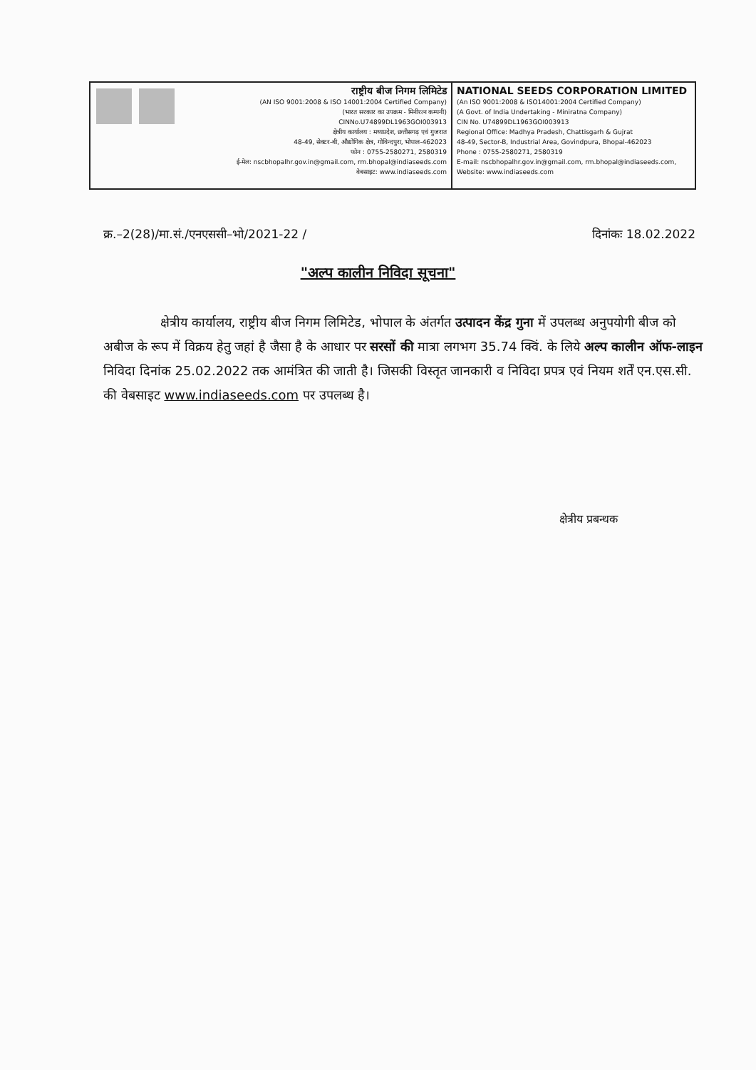राष्ट्रीय बीज निगम लिमिटेड
(AN ISO 9001:2008 & ISO 14001:2004 Certified Company)
(भारत सरकार का उपक्रम - मिनीरत्न कम्पनी)
CINNo.U74899DL1963GOI003913
क्षेत्रीय कार्यालय : मध्यप्रदेश, छत्तीसगढ़ एवं गुजरात
48-49, सेक्टर-बी, औद्योगिक क्षेत्र, गोविन्दपुरा, भोपाल-462023
फोन : 0755-2580271, 2580319
ई-मेल: nscbhopalhr.gov.in@gmail.com, rm.bhopal@indiaseeds.com
वेबसाइट: www.indiaseeds.com
NATIONAL SEEDS CORPORATION LIMITED
(An ISO 9001:2008 & ISO14001:2004 Certified Company)
(A Govt. of India Undertaking - Miniratna Company)
CIN No. U74899DL1963GOI003913
Regional Office: Madhya Pradesh, Chattisgarh & Gujrat
48-49, Sector-B, Industrial Area, Govindpura, Bhopal-462023
Phone : 0755-2580271, 2580319
E-mail: nscbhopalhr.gov.in@gmail.com, rm.bhopal@indiaseeds.com,
Website: www.indiaseeds.com
क्र.–2(28)/मा.सं./एनएससी–भो/2021-22 / दिनांकः 18.02.2022
"अल्प कालीन निविदा सूचना"
क्षेत्रीय कार्यालय, राष्ट्रीय बीज निगम लिमिटेड, भोपाल के अंतर्गत उत्पादन केंद्र गुना में उपलब्ध अनुपयोगी बीज को अबीज के रूप में विक्रय हेतु जहां है जैसा है के आधार पर सरसों की मात्रा लगभग 35.74 क्विं. के लिये अल्प कालीन ऑफ-लाइन निविदा दिनांक 25.02.2022 तक आमंत्रित की जाती है। जिसकी विस्तृत जानकारी व निविदा प्रपत्र एवं नियम शर्तें एन.एस.सी. की वेबसाइट www.indiaseeds.com पर उपलब्ध है।
क्षेत्रीय प्रबन्धक